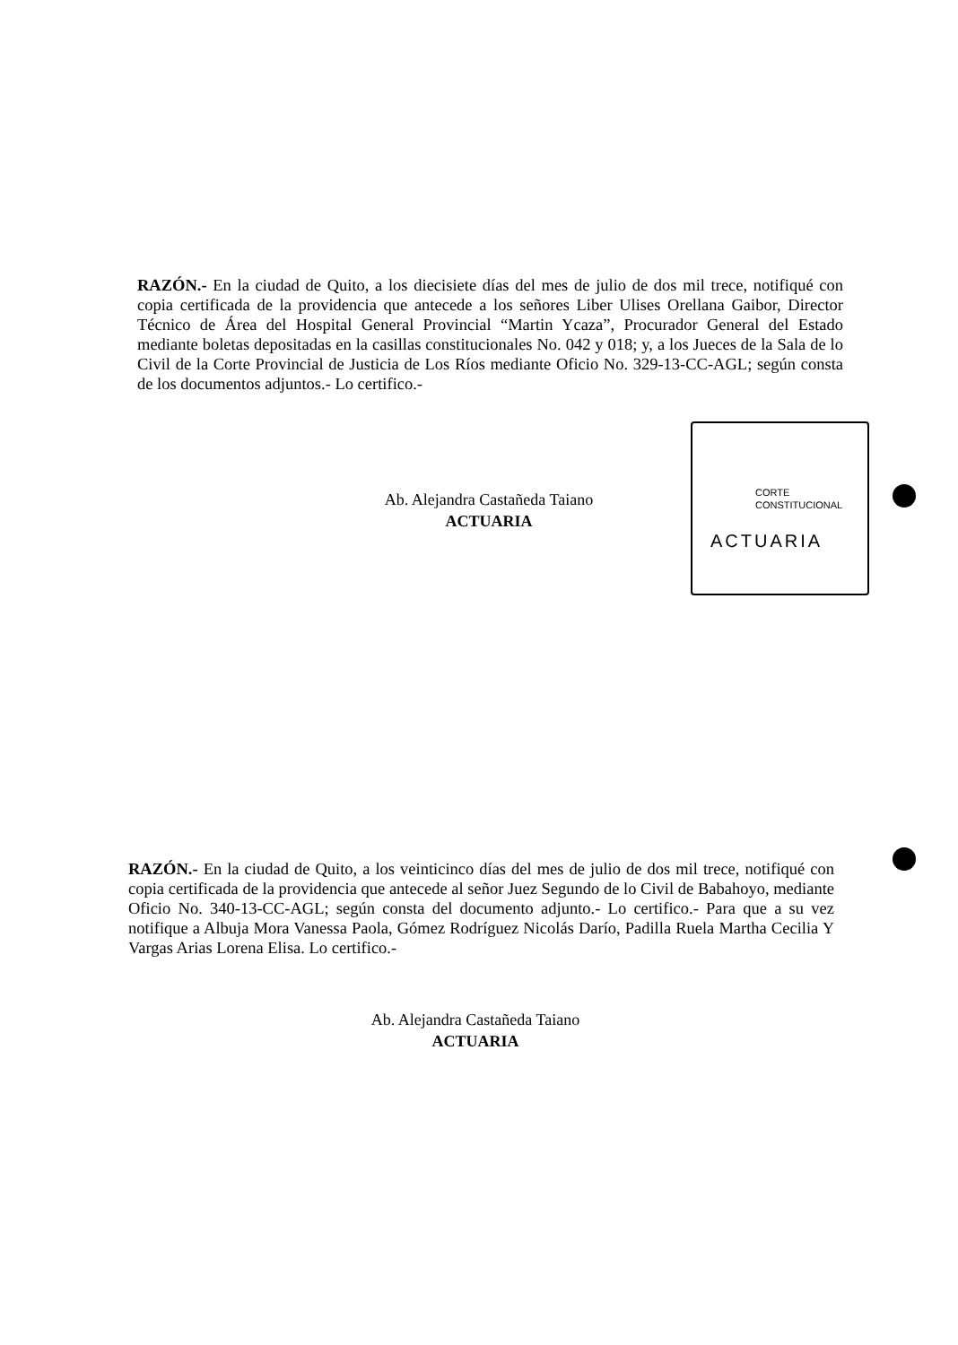RAZÓN.- En la ciudad de Quito, a los diecisiete días del mes de julio de dos mil trece, notifiqué con copia certificada de la providencia que antecede a los señores Liber Ulises Orellana Gaibor, Director Técnico de Área del Hospital General Provincial “Martin Ycaza”, Procurador General del Estado mediante boletas depositadas en la casillas constitucionales No. 042 y 018; y, a los Jueces de la Sala de lo Civil de la Corte Provincial de Justicia de Los Ríos mediante Oficio No. 329-13-CC-AGL; según consta de los documentos adjuntos.- Lo certifico.-
Ab. Alejandra Castañeda Taiano
ACTUARIA
CORTE
CONSTITUCIONAL
ACTUARIA
RAZÓN.- En la ciudad de Quito, a los veinticinco días del mes de julio de dos mil trece, notifiqué con copia certificada de la providencia que antecede al señor Juez Segundo de lo Civil de Babahoyo, mediante Oficio No. 340-13-CC-AGL; según consta del documento adjunto.- Lo certifico.- Para que a su vez notifique a Albuja Mora Vanessa Paola, Gómez Rodríguez Nicolás Darío, Padilla Ruela Martha Cecilia Y Vargas Arias Lorena Elisa. Lo certifico.-
Ab. Alejandra Castañeda Taiano
ACTUARIA